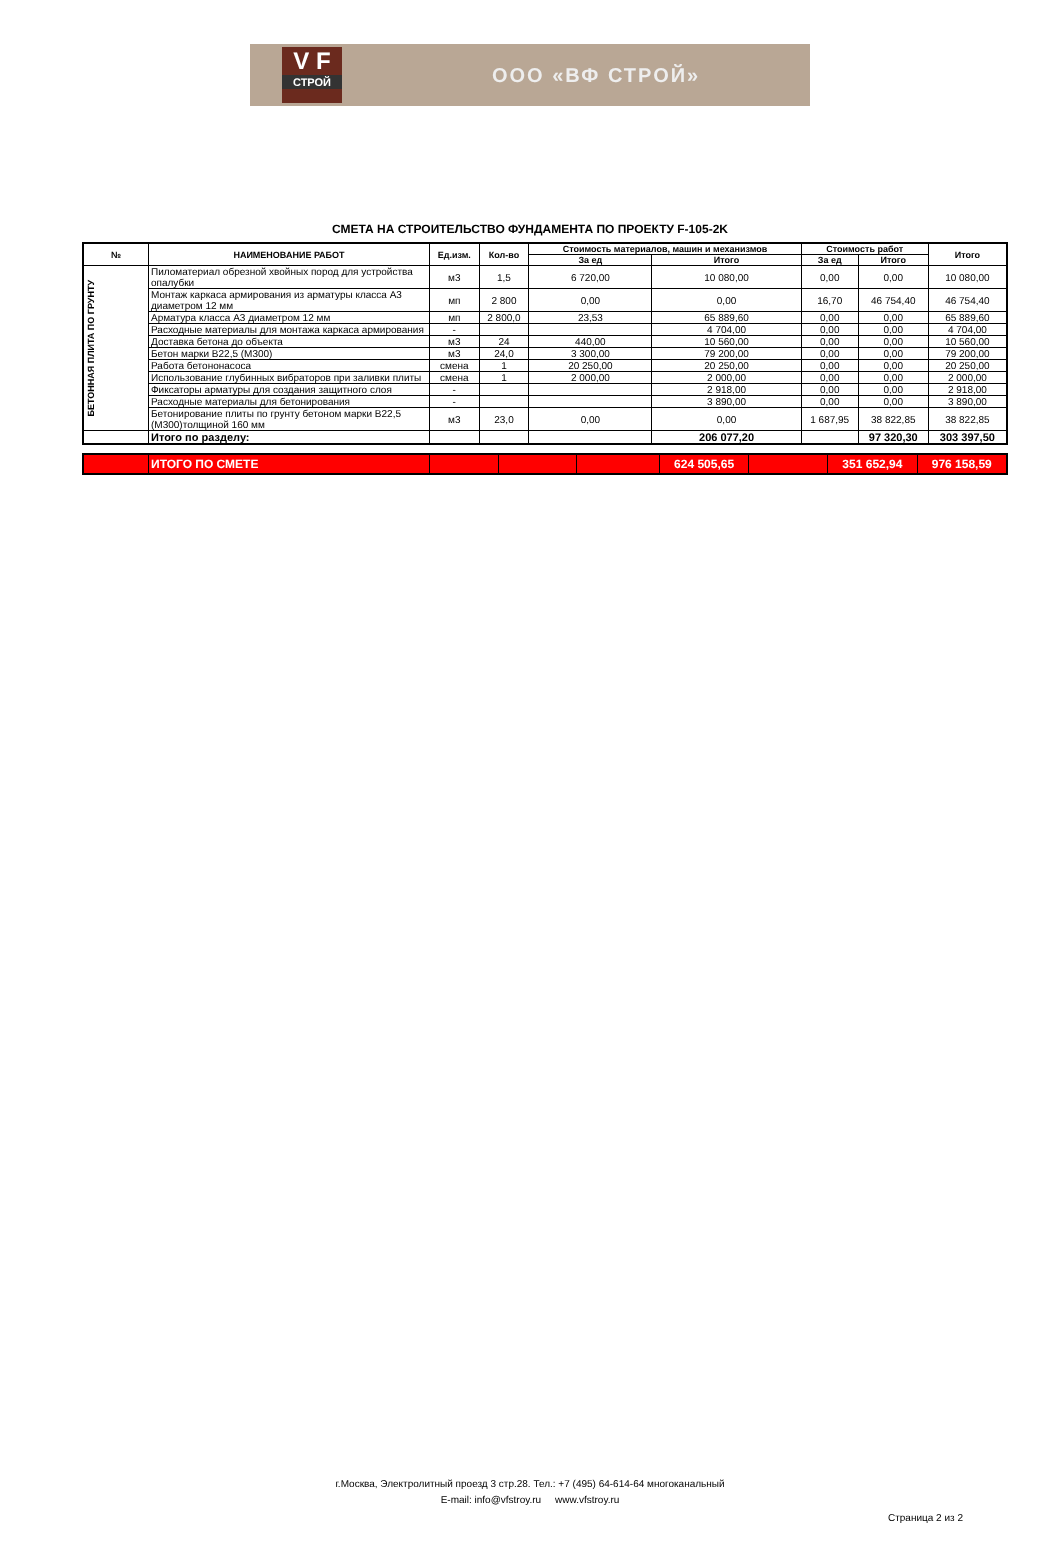V F
СТРОЙ
ООО «ВФ СТРОЙ»
СМЕТА НА СТРОИТЕЛЬСТВО ФУНДАМЕНТА ПО ПРОЕКТУ F-105-2K
| № | НАИМЕНОВАНИЕ РАБОТ | Ед.изм. | Кол-во | Стоимость материалов, машин и механизмов | | Стоимость работ | | Итого |
| --- | --- | --- | --- | --- | --- | --- | --- | --- |
| | | | | За ед | Итого | За ед | Итого | |
| БЕТОННАЯ ПЛИТА ПО ГРУНТУ | Пиломатериал обрезной хвойных пород для устройства опалубки | м3 | 1,5 | 6 720,00 | 10 080,00 | 0,00 | 0,00 | 10 080,00 |
| | Монтаж каркаса армирования из арматуры класса А3 диаметром 12 мм | мп | 2 800 | 0,00 | 0,00 | 16,70 | 46 754,40 | 46 754,40 |
| | Арматура класса А3 диаметром 12 мм | мп | 2 800,0 | 23,53 | 65 889,60 | 0,00 | 0,00 | 65 889,60 |
| | Расходные материалы для монтажа каркаса армирования | - | | | 4 704,00 | 0,00 | 0,00 | 4 704,00 |
| | Доставка бетона до объекта | м3 | 24 | 440,00 | 10 560,00 | 0,00 | 0,00 | 10 560,00 |
| | Бетон марки В22,5 (М300) | м3 | 24,0 | 3 300,00 | 79 200,00 | 0,00 | 0,00 | 79 200,00 |
| | Работа бетононасоса | смена | 1 | 20 250,00 | 20 250,00 | 0,00 | 0,00 | 20 250,00 |
| | Использование глубинных вибраторов при заливки плиты | смена | 1 | 2 000,00 | 2 000,00 | 0,00 | 0,00 | 2 000,00 |
| | Фиксаторы арматуры для создания защитного слоя | - | | | 2 918,00 | 0,00 | 0,00 | 2 918,00 |
| | Расходные материалы для бетонирования | - | | | 3 890,00 | 0,00 | 0,00 | 3 890,00 |
| | Бетонирование плиты по грунту бетоном марки В22,5 (М300)толщиной 160 мм | м3 | 23,0 | 0,00 | 0,00 | 1 687,95 | 38 822,85 | 38 822,85 |
| | Итого по разделу: | | | | 206 077,20 | | 97 320,30 | 303 397,50 |
| | ИТОГО ПО СМЕТЕ | | | | 624 505,65 | | 351 652,94 | 976 158,59 |
г.Москва, Электролитный проезд 3 стр.28. Тел.: +7 (495) 64-614-64 многоканальный
E-mail: info@vfstroy.ru www.vfstroy.ru
Страница 2 из 2